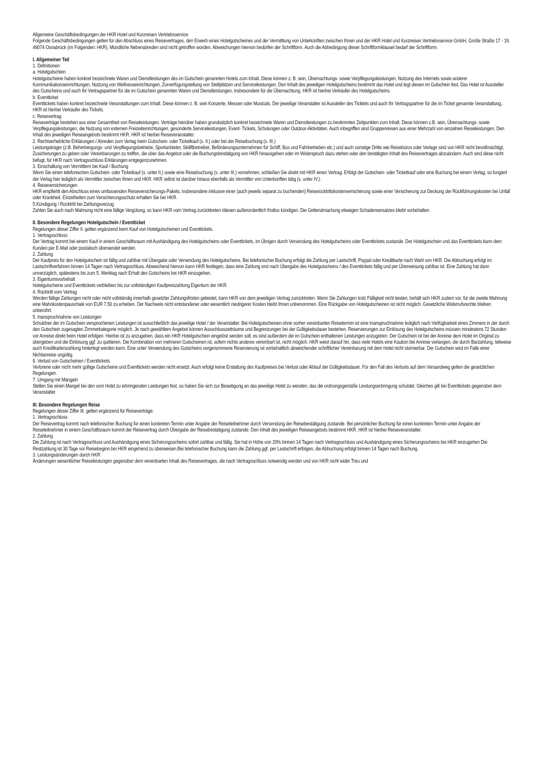Allgemeine Geschäftsbedingungen der HKR Hotel und Kurzreisen Vertriebsservice
Folgende Geschäftsbedingungen gelten für den Abschluss eines Reisevertrages, den Erwerb eines Hotelgutscheines und der Vermittlung von Unterkünften zwischen Ihnen und der HKR Hotel und Kurzreisen Vertriebsservice GmbH, Große Straße 17 - 19, 49074 Osnabrück (im Folgenden: HKR). Mündliche Nebenabreden sind nicht getroffen worden. Abweichungen hiervon bedürfen der Schriftform. Auch die Abbedingung dieser Schriftformklausel bedarf der Schriftform.
I. Allgemeiner Teil
1. Definitionen
a. Hotelgutschein
Hotelgutscheine haben konkret bezeichnete Waren und Dienstleistungen des im Gutschein genannten Hotels zum Inhalt. Diese können z. B. sein, Übernachtungs- sowie Verpflegungsleistungen, Nutzung des Internets sowie anderer Kommunikationseinrichtungen, Nutzung von Wellnesseinrichtungen, Zurverfügungstellung von Stellplätzen und Serviceleistungen. Den Inhalt des jeweiligen Hotelgutscheins bestimmt das Hotel und legt diesen im Gutschein fest. Das Hotel ist Aussteller des Gutscheins und auch Ihr Vertragspartner für die im Gutschein genannten Waren und Dienstleistungen, insbesondere für die Übernachtung. HKR ist hierbei Verkäufer des Hotelgutscheins.
b. Eventticket
Eventtickets haben konkret bezeichnete Veranstaltungen zum Inhalt. Diese können z. B. sein Konzerte, Messen oder Musicals. Der jeweilige Veranstalter ist Aussteller des Ticktets und auch Ihr Vertragspartner für die im Ticket genannte Veranstaltung,. HKR ist hierbei Verkäufer des Tickets.
c. Reisevertrag
Reiseverträge bestehen aus einer Gesamtheit von Reiseleistungen. Verträge hierüber haben grundsätzlich konkret bezeichnete Waren und Dienstleistungen zu bestimmten Zeitpunkten zum Inhalt. Diese können z.B. sein, Übernachtungs- sowie Verpflegungsleistungen, die Nutzung von externen Freizeiteinrichtungen, gesonderte Serviceleistungen, Event- Tickets, Schulungen oder Outdoor-Aktivitäten. Auch inbegriffen sind Gruppenreisen aus einer Mehrzahl von einzelnen Reiseleistungen. Den Inhalt des jeweiligen Reiseangebots bestimmt HKR. HKR ist hierbei Reiseveranstalter.
2. Rechtserhebliche Erklärungen / Abreden zum Vertag beim Gutschein- oder Ticketkauf (s. II.) oder bei der Reisebuchung (s. III.)
Leistungsträger (z.B. Beherbergungs- und Verpflegungsbetriebe, Sportanbieter, Skiliftbetreiber, Beförderungsunternehmen für Schiff, Bus und Fahrbetrieben etc.) und auch sonstige Dritte wie Reisebüros oder Verlage sind von HKR nicht bevollmächtigt, Zusicherungen zu geben oder Vereinbarungen zu treffen, die über das Angebot oder die Buchungsbestätigung von HKR hinausgehen oder im Widerspruch dazu stehen oder den bestätigten Inhalt des Reisevertrages abzuändern. Auch sind diese nicht befugt, für HKR nach Vertragsschluss Erklärungen entgegenzunehmen.
3. Einschaltung von Vermittlern bei Kauf / Buchung
Wenn Sie einen telefonischen Gutschein- oder Ticketkauf (s. unter II.) sowie eine Reisebuchung (s. unter III.) vornehmen, schließen Sie direkt mit HKR einen Vertrag. Erfolgt der Gutschein- oder Ticketkauf oder eine Buchung bei einem Verlag, so fungiert der Verlag hier lediglich als Vermittler zwischen Ihnen und HKR. HKR selbst ist darüber hinaus ebenfalls als Vermittler von Unterkünften tätig (s. unter IV.).
4. Reiseversicherungen
HKR empfiehlt den Abschluss eines umfassenden Reiseversicherungs-Pakets, insbesondere inklusive einer (auch jeweils separat zu buchenden) Reiserücktrittskostenversicherung sowie einer Versicherung zur Deckung der Rückführungskosten bei Unfall oder Krankheit. Einzelheiten zum Versicherungsschutz erhalten Sie bei HKR.
5.Kündigung / Rücktritt bei Zahlungsverzug
Zahlen Sie auch nach Mahnung nicht eine fällige Vergütung, so kann HKR vom Vertrag zurücktreten /diesen außerordentlich fristlos kündigen. Die Geltendmachung etwaigen Schadensersatzes bleibt vorbehalten
II. Besondere Regelungen Hotelgutschein / Eventticket
Regelungen dieser Ziffer II. gelten ergänzend beim Kauf von Hotelgutscheinen und Eventtickets.
1. Vertragsschluss
Der Vertrag kommt bei einem Kauf in einem Geschäftsraum mit Aushändigung des Hotelgutscheins oder Eventtickets, im Übrigen durch Versendung des Hotelgutscheins oder Eventtickets zustande. Der Hotelgutschein und das Eventtickets kann dem Kunden per E-Mail oder postalisch übersendet werden.
2. Zahlung
Der Kaufpreis für den Hotelgutschein ist fällig und zahlbar mit Übergabe oder Versendung des Hotelgutscheins. Bei telefonischer Buchung erfolgt die Zahlung per Lastschrift, Paypal oder Kreditkarte nach Wahl von HKR. Die Abbuchung erfolgt im Lastschriftverfahren binnen 14 Tagen nach Vertragsschluss. Abweichend hiervon kann HKR festlegen, dass eine Zahlung erst nach Übergabe des Hotelgutscheins / des Eventtickets fällig und per Überweisung zahlbar ist. Eine Zahlung hat dann unverzüglich, spätestens bis zum 5. Werktag nach Erhalt des Gutscheins bei HKR einzugehen.
3. Eigentumsvorbehalt
Hotelgutscheine und Eventtickets verbleiben bis zur vollständigen Kaufpreiszahlung Eigentum der HKR.
4. Rücktritt vom Vertrag
Werden fällige Zahlungen nicht oder nicht vollständig innerhalb gesetzter Zahlungsfristen geleistet, kann HKR von dem jeweiligen Vertrag zurücktreten. Wenn Sie Zahlungen trotz Fälligkeit nicht leisten, behält sich HKR zudem vor, für die zweite Mahnung eine Mahnkostenpauschale von EUR 7,50 zu erheben. Der Nachweis nicht entstandener oder wesentlich niedrigerer Kosten bleibt Ihnen unbenommen. Eine Rückgabe von Hotelgutscheinen ist nicht möglich. Gesetzliche Widerrufsrechte bleiben unberührt.
5. Inanspruchnahme von Leistungen
Schuldner der im Gutschein versprochenen Leistungen ist ausschließlich das jeweilige Hotel / der Veranstalter. Bei Hotelgutscheinen ohne vorher vereinbarten Reisetermin ist eine Inanspruchnahme lediglich nach Verfügbarkeit eines Zimmers in der durch den Gutschein zugesagten Zimmerkategorie möglich. Je nach gewähltem Angebot können Ausschlusszeiträume und Begrenzungen bei der Gültigkeitsdauer bestehen. Reservierungen zur Einlösung des Hotelgutscheins müssen mindestens 72 Stunden vor Anreise direkt beim Hotel erfolgen. Hierbei ist zu anzugeben, dass ein HKR Hotelgutschein eingelöst werden soll, es sind außerdem die im Gutschein enthaltenen Leistungen anzugeben. Der Gutschein ist bei der Anreise dem Hotel im Original zu übergeben und die Einlösung ggf. zu quittieren. Die Kombination von mehreren Gutscheinen ist, sofern nichts anderes vereinbart ist, nicht möglich. HKR weist darauf hin, dass viele Hotels eine Kaution bei Anreise verlangen, die durch Barzahlung, teilweise auch Kreditkartenzahlung hinterlegt werden kann. Eine unter Verwendung des Gutscheins vorgenommene Reservierung ist vorbehaltlich abweichender schriftlicher Vereinbarung mit dem Hotel nicht stornierbar. Der Gutschein wird im Falle einer Nichtanreise ungültig.
6. Verlust von Gutscheinen / Eventtickets
Verlorene oder nicht mehr gültige Gutscheine und Eventtickets werden nicht ersetzt. Auch erfolgt keine Erstattung des Kaufpreises bei Verlust oder Ablauf der Gültigkeitsdauer. Für den Fall des Verlusts auf dem Versandweg gelten die gesetzlichen Regelungen.
7. Umgang mit Mängeln
Stellen Sie einen Mangel bei den vom Hotel zu erbringenden Leistungen fest, so haben Sie sich zur Beseitigung an das jeweilige Hotel zu wenden, das die ordnungsgemäße Leistungserbringung schuldet. Gleiches gilt bei Eventtickets gegenüber dem Veranstalter.
III. Besondere Regelungen Reise
Regelungen dieser Ziffer III. gelten ergänzend für Reiseverträge.
1. Vertragsschluss
Der Reisevertrag kommt nach telefonischer Buchung für einen konkreten Termin unter Angabe der Reiseteilnehmer durch Versendung der Reisebestätigung zustande. Bei persönlicher Buchung für einen konkreten Termin unter Angabe der Reiseteilnehmer in einem Geschäftsraum kommt der Reisevertrag durch Übergabe der Reisebestätigung zustande. Den Inhalt des jeweiligen Reiseangebots bestimmt HKR. HKR ist hierbei Reiseveranstalter.
2. Zahlung
Die Zahlung ist nach Vertragsschluss und Aushändigung eines Sicherungsscheins sofort zahlbar und fällig. Sie hat in Höhe von 20% binnen 14 Tagen nach Vertragsschluss und Aushändigung eines Sicherungsscheins bei HKR einzugehen Die Restzahlung ist 30 Tage vor Reisebeginn bei HKR eingehend zu überweisen.Bei telefonischer Buchung kann die Zahlung ggf. per Lastschrift erfolgen, die Abbuchung erfolgt binnen 14 Tagen nach Buchung.
3. Leistungsänderungen durch HKR
Änderungen wesentlicher Reiseleistungen gegenüber dem vereinbarten Inhalt des Reisevertrages, die nach Vertragsschluss notwendig werden und von HKR nicht wider Treu und